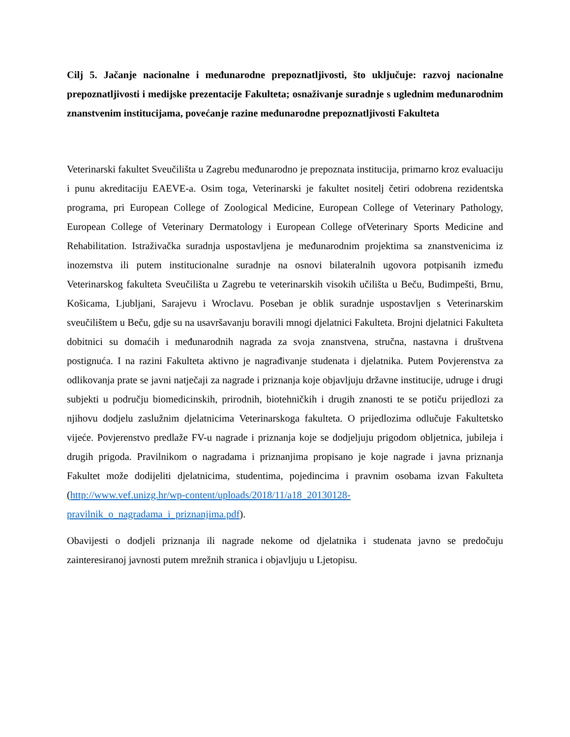Cilj 5. Jačanje nacionalne i međunarodne prepoznatljivosti, što uključuje: razvoj nacionalne prepoznatljivosti i medijske prezentacije Fakulteta; osnaživanje suradnje s uglednim međunarodnim znanstvenim institucijama, povećanje razine međunarodne prepoznatljivosti Fakulteta
Veterinarski fakultet Sveučilišta u Zagrebu međunarodno je prepoznata institucija, primarno kroz evaluaciju i punu akreditaciju EAEVE-a. Osim toga, Veterinarski je fakultet nositelj četiri odobrena rezidentska programa, pri European College of Zoological Medicine, European College of Veterinary Pathology, European College of Veterinary Dermatology i European College ofVeterinary Sports Medicine and Rehabilitation. Istraživačka suradnja uspostavljena je međunarodnim projektima sa znanstvenicima iz inozemstva ili putem institucionalne suradnje na osnovi bilateralnih ugovora potpisanih između Veterinarskog fakulteta Sveučilišta u Zagrebu te veterinarskih visokih učilišta u Beču, Budimpešti, Brnu, Košicama, Ljubljani, Sarajevu i Wroclavu. Poseban je oblik suradnje uspostavljen s Veterinarskim sveučilištem u Beču, gdje su na usavršavanju boravili mnogi djelatnici Fakulteta. Brojni djelatnici Fakulteta dobitnici su domaćih i međunarodnih nagrada za svoja znanstvena, stručna, nastavna i društvena postignuća. I na razini Fakulteta aktivno je nagrađivanje studenata i djelatnika. Putem Povjerenstva za odlikovanja prate se javni natječaji za nagrade i priznanja koje objavljuju državne institucije, udruge i drugi subjekti u području biomedicinskih, prirodnih, biotehničkih i drugih znanosti te se potiču prijedlozi za njihovu dodjelu zaslužnim djelatnicima Veterinarskoga fakulteta. O prijedlozima odlučuje Fakultetsko vijeće. Povjerenstvo predlaže FV-u nagrade i priznanja koje se dodjeljuju prigodom obljetnica, jubileja i drugih prigoda. Pravilnikom o nagradama i priznanjima propisano je koje nagrade i javna priznanja Fakultet može dodijeliti djelatnicima, studentima, pojedincima i pravnim osobama izvan Fakulteta (http://www.vef.unizg.hr/wp-content/uploads/2018/11/a18_20130128-pravilnik_o_nagradama_i_priznanjima.pdf).
Obavijesti o dodjeli priznanja ili nagrade nekome od djelatnika i studenata javno se predočuju zainteresiranoj javnosti putem mrežnih stranica i objavljuju u Ljetopisu.